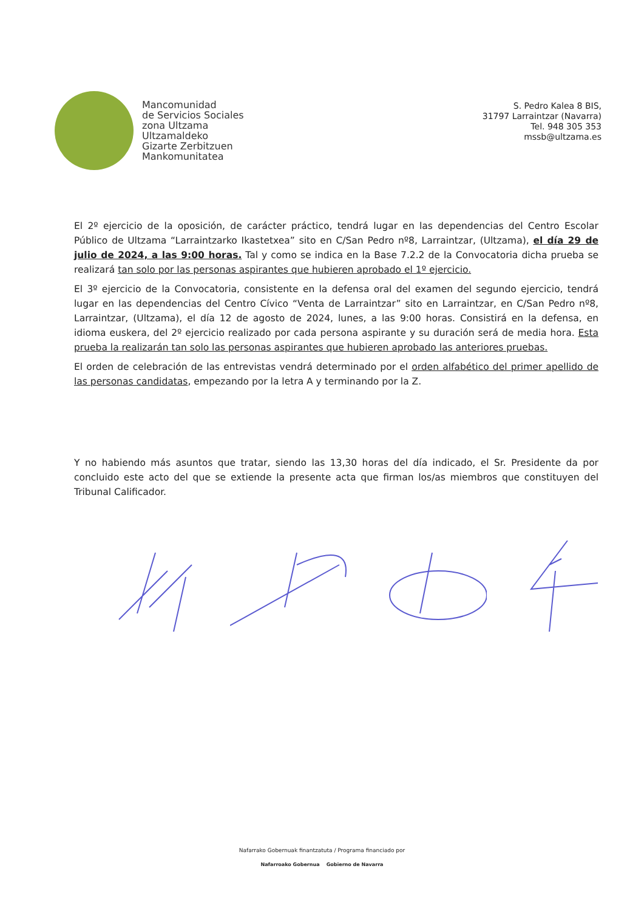Mancomunidad
de Servicios Sociales
zona Ultzama
Ultzamaldeko
Gizarte Zerbitzuen
Mankomunitatea
S. Pedro Kalea 8 BIS,
31797 Larraintzar (Navarra)
Tel. 948 305 353
mssb@ultzama.es
El 2º ejercicio de la oposición, de carácter práctico, tendrá lugar en las dependencias del Centro Escolar Público de Ultzama “Larraintzarko Ikastetxea” sito en C/San Pedro nº8, Larraintzar, (Ultzama), el día 29 de julio de 2024, a las 9:00 horas. Tal y como se indica en la Base 7.2.2 de la Convocatoria dicha prueba se realizará tan solo por las personas aspirantes que hubieren aprobado el 1º ejercicio.
El 3º ejercicio de la Convocatoria, consistente en la defensa oral del examen del segundo ejercicio, tendrá lugar en las dependencias del Centro Cívico “Venta de Larraintzar” sito en Larraintzar, en C/San Pedro nº8, Larraintzar, (Ultzama), el día 12 de agosto de 2024, lunes, a las 9:00 horas. Consistirá en la defensa, en idioma euskera, del 2º ejercicio realizado por cada persona aspirante y su duración será de media hora. Esta prueba la realizarán tan solo las personas aspirantes que hubieren aprobado las anteriores pruebas.
El orden de celebración de las entrevistas vendrá determinado por el orden alfabético del primer apellido de las personas candidatas, empezando por la letra A y terminando por la Z.
Y no habiendo más asuntos que tratar, siendo las 13,30 horas del día indicado, el Sr. Presidente da por concluido este acto del que se extiende la presente acta que firman los/as miembros que constituyen del Tribunal Calificador.
Nafarrako Gobernuak finantzatuta / Programa financiado por
Nafarroako Gobernua Gobierno de Navarra